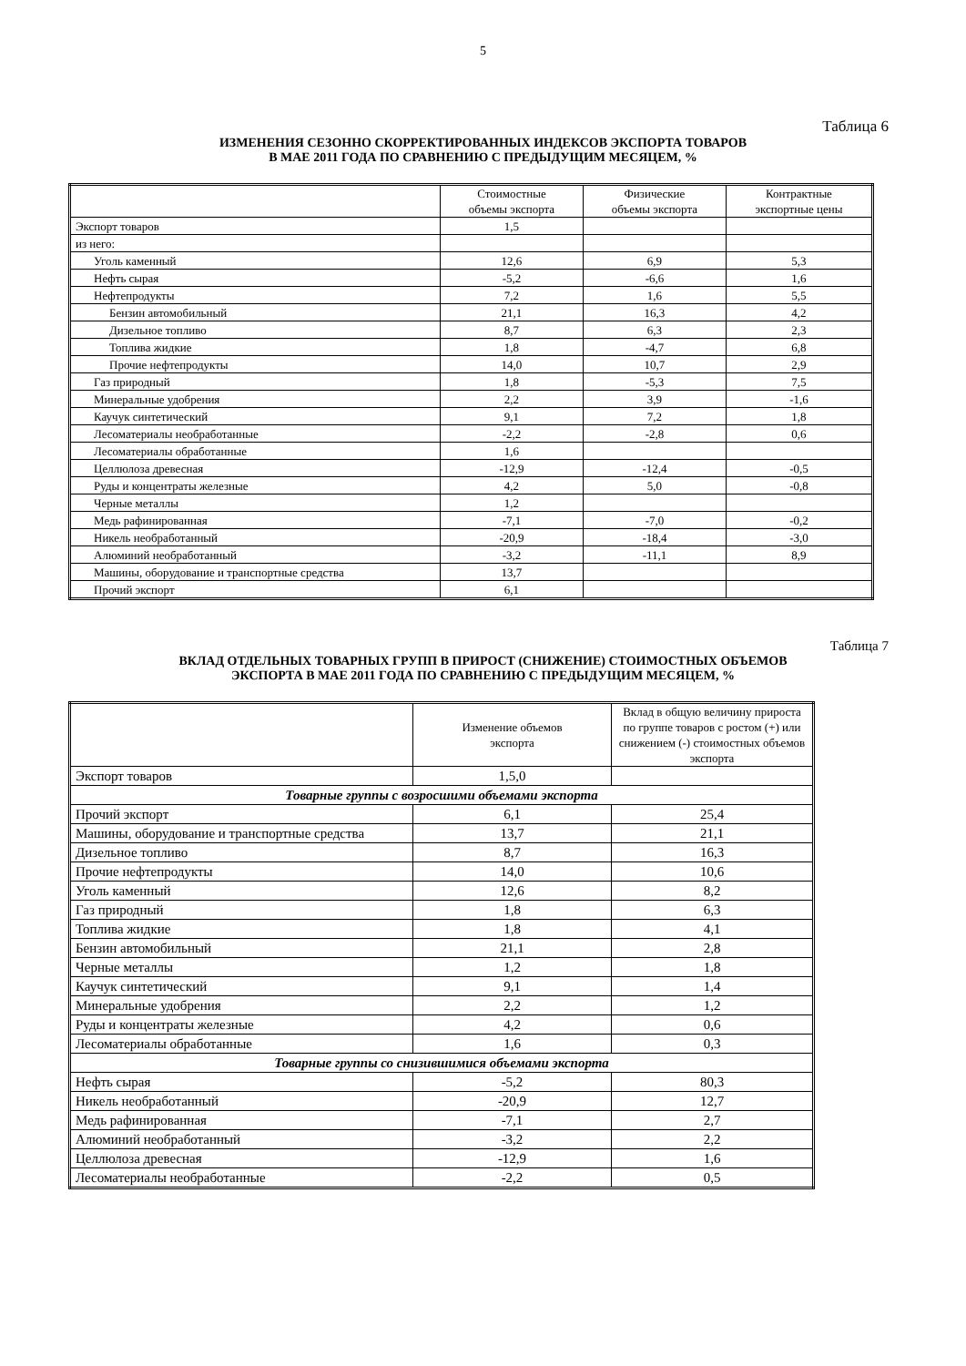5
Таблица 6
ИЗМЕНЕНИЯ СЕЗОННО СКОРРЕКТИРОВАННЫХ ИНДЕКСОВ ЭКСПОРТА ТОВАРОВ
В МАЕ 2011 ГОДА ПО СРАВНЕНИЮ С ПРЕДЫДУЩИМ МЕСЯЦЕМ, %
| | Стоимостные объемы экспорта | Физические объемы экспорта | Контрактные экспортные цены |
| --- | --- | --- | --- |
| Экспорт товаров | 1,5 | | |
| из него: | | | |
| Уголь каменный | 12,6 | 6,9 | 5,3 |
| Нефть сырая | -5,2 | -6,6 | 1,6 |
| Нефтепродукты | 7,2 | 1,6 | 5,5 |
| Бензин автомобильный | 21,1 | 16,3 | 4,2 |
| Дизельное топливо | 8,7 | 6,3 | 2,3 |
| Топлива жидкие | 1,8 | -4,7 | 6,8 |
| Прочие нефтепродукты | 14,0 | 10,7 | 2,9 |
| Газ природный | 1,8 | -5,3 | 7,5 |
| Минеральные удобрения | 2,2 | 3,9 | -1,6 |
| Каучук синтетический | 9,1 | 7,2 | 1,8 |
| Лесоматериалы необработанные | -2,2 | -2,8 | 0,6 |
| Лесоматериалы обработанные | 1,6 | | |
| Целлюлоза древесная | -12,9 | -12,4 | -0,5 |
| Руды и концентраты железные | 4,2 | 5,0 | -0,8 |
| Черные металлы | 1,2 | | |
| Медь рафинированная | -7,1 | -7,0 | -0,2 |
| Никель необработанный | -20,9 | -18,4 | -3,0 |
| Алюминий необработанный | -3,2 | -11,1 | 8,9 |
| Машины, оборудование и транспортные средства | 13,7 | | |
| Прочий экспорт | 6,1 | | |
Таблица 7
ВКЛАД ОТДЕЛЬНЫХ ТОВАРНЫХ ГРУПП В ПРИРОСТ (СНИЖЕНИЕ) СТОИМОСТНЫХ ОБЪЕМОВ
ЭКСПОРТА В МАЕ 2011 ГОДА ПО СРАВНЕНИЮ С ПРЕДЫДУЩИМ МЕСЯЦЕМ, %
| | Изменение объемов экспорта | Вклад в общую величину прироста по группе товаров с ростом (+) или снижением (-) стоимостных объемов экспорта |
| --- | --- | --- |
| Экспорт товаров | 1,5,0 | |
| Товарные группы с возросшими объемами экспорта | | |
| Прочий экспорт | 6,1 | 25,4 |
| Машины, оборудование и транспортные средства | 13,7 | 21,1 |
| Дизельное топливо | 8,7 | 16,3 |
| Прочие нефтепродукты | 14,0 | 10,6 |
| Уголь каменный | 12,6 | 8,2 |
| Газ природный | 1,8 | 6,3 |
| Топлива жидкие | 1,8 | 4,1 |
| Бензин автомобильный | 21,1 | 2,8 |
| Черные металлы | 1,2 | 1,8 |
| Каучук синтетический | 9,1 | 1,4 |
| Минеральные удобрения | 2,2 | 1,2 |
| Руды и концентраты железные | 4,2 | 0,6 |
| Лесоматериалы обработанные | 1,6 | 0,3 |
| Товарные группы со снизившимися объемами экспорта | | |
| Нефть сырая | -5,2 | 80,3 |
| Никель необработанный | -20,9 | 12,7 |
| Медь рафинированная | -7,1 | 2,7 |
| Алюминий необработанный | -3,2 | 2,2 |
| Целлюлоза древесная | -12,9 | 1,6 |
| Лесоматериалы необработанные | -2,2 | 0,5 |